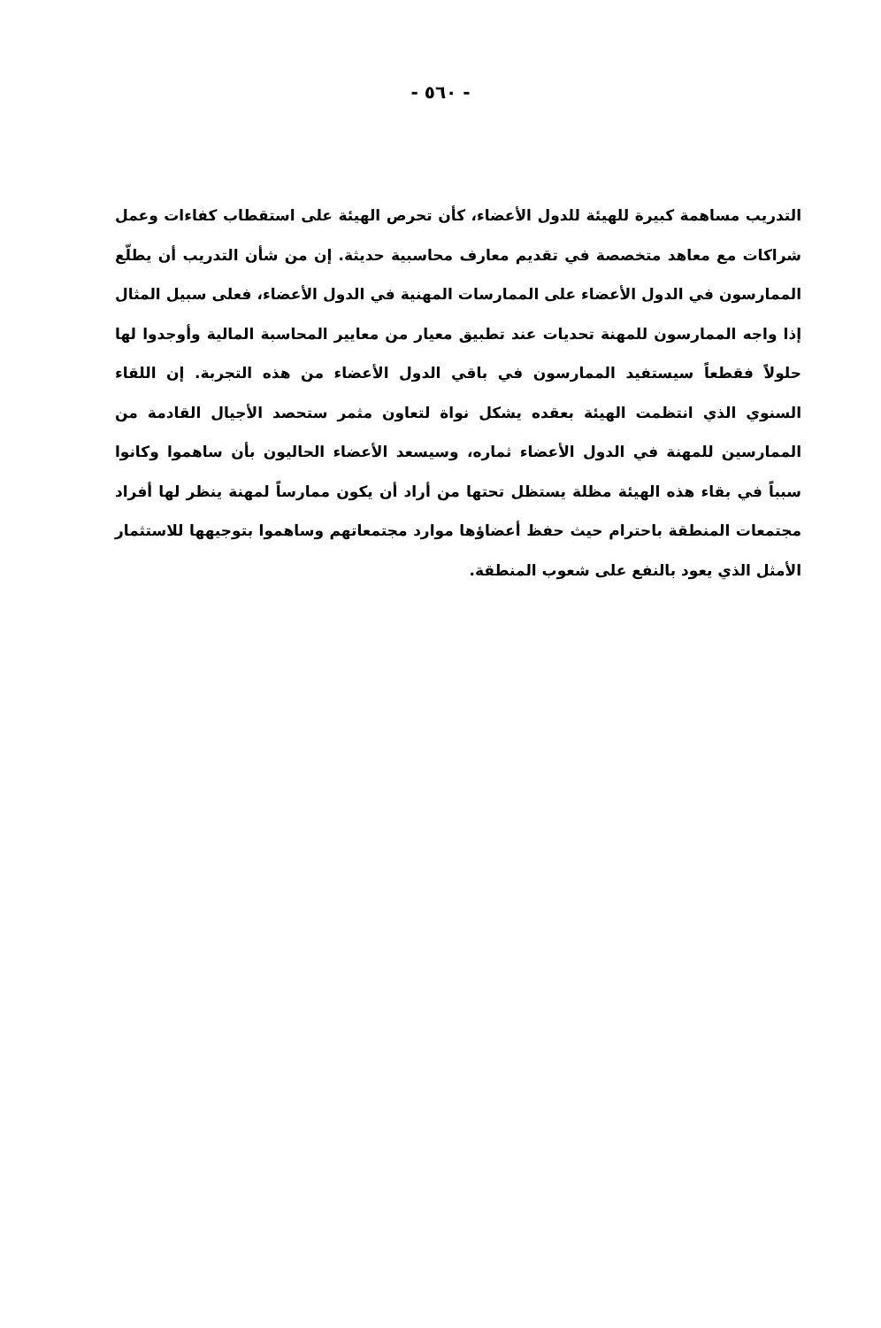- ٥٦٠ -
التدريب مساهمة كبيرة للهيئة للدول الأعضاء، كأن تحرص الهيئة على استقطاب كفاءات وعمل شراكات مع معاهد متخصصة في تقديم معارف محاسبية حديثة. إن من شأن التدريب أن يطلّع الممارسون في الدول الأعضاء على الممارسات المهنية في الدول الأعضاء، فعلى سبيل المثال إذا واجه الممارسون للمهنة تحديات عند تطبيق معيار من معايير المحاسبة المالية وأوجدوا لها حلولاً فقطعاً سيستفيد الممارسون في باقي الدول الأعضاء من هذه التجربة. إن اللقاء السنوي الذي انتظمت الهيئة بعقده يشكل نواة لتعاون مثمر ستحصد الأجيال القادمة من الممارسين للمهنة في الدول الأعضاء ثماره، وسيسعد الأعضاء الحاليون بأن ساهموا وكانوا سبباً في بقاء هذه الهيئة مظلة يستظل تحتها من أراد أن يكون ممارساً لمهنة ينظر لها أفراد مجتمعات المنطقة باحترام حيث حفظ أعضاؤها موارد مجتمعاتهم وساهموا بتوجيهها للاستثمار الأمثل الذي يعود بالنفع على شعوب المنطقة.